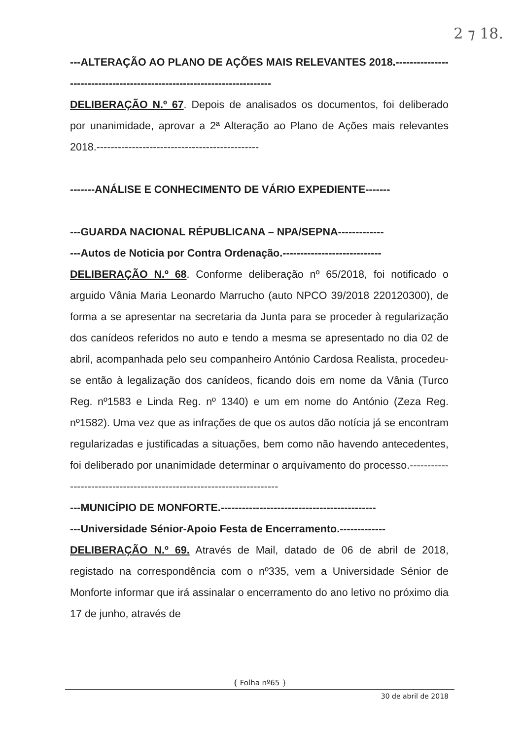2 ⁊ 18.
---ALTERAÇÃO AO PLANO DE AÇÕES MAIS RELEVANTES 2018.------------------------------------------------------------------------
DELIBERAÇÃO N.º 67. Depois de analisados os documentos, foi deliberado por unanimidade, aprovar a 2ª Alteração ao Plano de Ações mais relevantes 2018.----------------------------------------------
-------ANÁLISE E CONHECIMENTO DE VÁRIO EXPEDIENTE-------
---GUARDA NACIONAL RÉPUBLICANA – NPA/SEPNA-------------
---Autos de Noticia por Contra Ordenação.----------------------------
DELIBERAÇÃO N.º 68. Conforme deliberação nº 65/2018, foi notificado o arguido Vânia Maria Leonardo Marrucho (auto NPCO 39/2018 220120300), de forma a se apresentar na secretaria da Junta para se proceder à regularização dos canídeos referidos no auto e tendo a mesma se apresentado no dia 02 de abril, acompanhada pelo seu companheiro António Cardosa Realista, procedeu-se então à legalização dos canídeos, ficando dois em nome da Vânia (Turco Reg. nº1583 e Linda Reg. nº 1340) e um em nome do António (Zeza Reg. nº1582). Uma vez que as infrações de que os autos dão notícia já se encontram regularizadas e justificadas a situações, bem como não havendo antecedentes, foi deliberado por unanimidade determinar o arquivamento do processo.----------------------------------------------------------------------
---MUNICÍPIO DE MONFORTE.--------------------------------------------
---Universidade Sénior-Apoio Festa de Encerramento.-------------
DELIBERAÇÃO N.º 69. Através de Mail, datado de 06 de abril de 2018, registado na correspondência com o nº335, vem a Universidade Sénior de Monforte informar que irá assinalar o encerramento do ano letivo no próximo dia 17 de junho, através de
{ Folha nº65 }
30 de abril de 2018